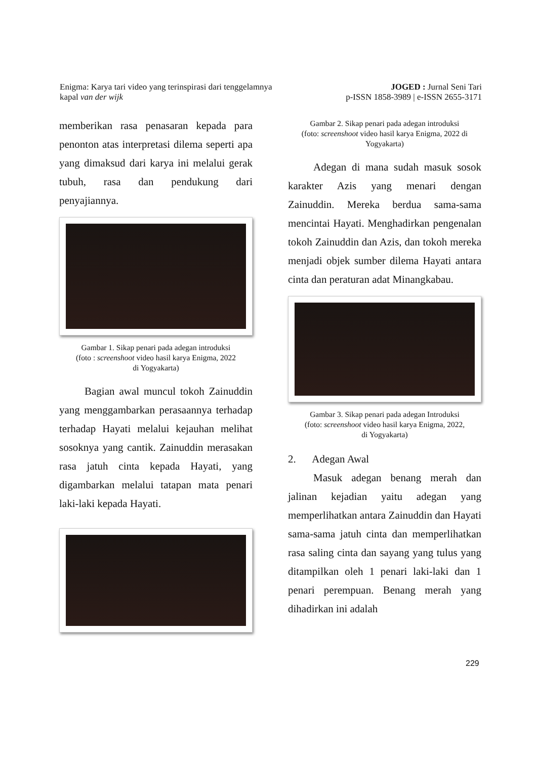Enigma: Karya tari video yang terinspirasi dari tenggelamnya
kapal van der wijk
JOGED : Jurnal Seni Tari
p-ISSN 1858-3989 | e-ISSN 2655-3171
memberikan rasa penasaran kepada para penonton atas interpretasi dilema seperti apa yang dimaksud dari karya ini melalui gerak tubuh, rasa dan pendukung dari penyajiannya.
Gambar 1. Sikap penari pada adegan introduksi
(foto : screenshoot video hasil karya Enigma, 2022
di Yogyakarta)
Bagian awal muncul tokoh Zainuddin yang menggambarkan perasaannya terhadap terhadap Hayati melalui kejauhan melihat sosoknya yang cantik. Zainuddin merasakan rasa jatuh cinta kepada Hayati, yang digambarkan melalui tatapan mata penari laki-laki kepada Hayati.
Gambar 2. Sikap penari pada adegan introduksi
(foto: screenshoot video hasil karya Enigma, 2022 di
Yogyakarta)
Adegan di mana sudah masuk sosok karakter Azis yang menari dengan Zainuddin. Mereka berdua sama-sama mencintai Hayati. Menghadirkan pengenalan tokoh Zainuddin dan Azis, dan tokoh mereka menjadi objek sumber dilema Hayati antara cinta dan peraturan adat Minangkabau.
Gambar 3. Sikap penari pada adegan Introduksi
(foto: screenshoot video hasil karya Enigma, 2022,
di Yogyakarta)
2. Adegan Awal
Masuk adegan benang merah dan jalinan kejadian yaitu adegan yang memperlihatkan antara Zainuddin dan Hayati sama-sama jatuh cinta dan memperlihatkan rasa saling cinta dan sayang yang tulus yang ditampilkan oleh 1 penari laki-laki dan 1 penari perempuan. Benang merah yang dihadirkan ini adalah
229